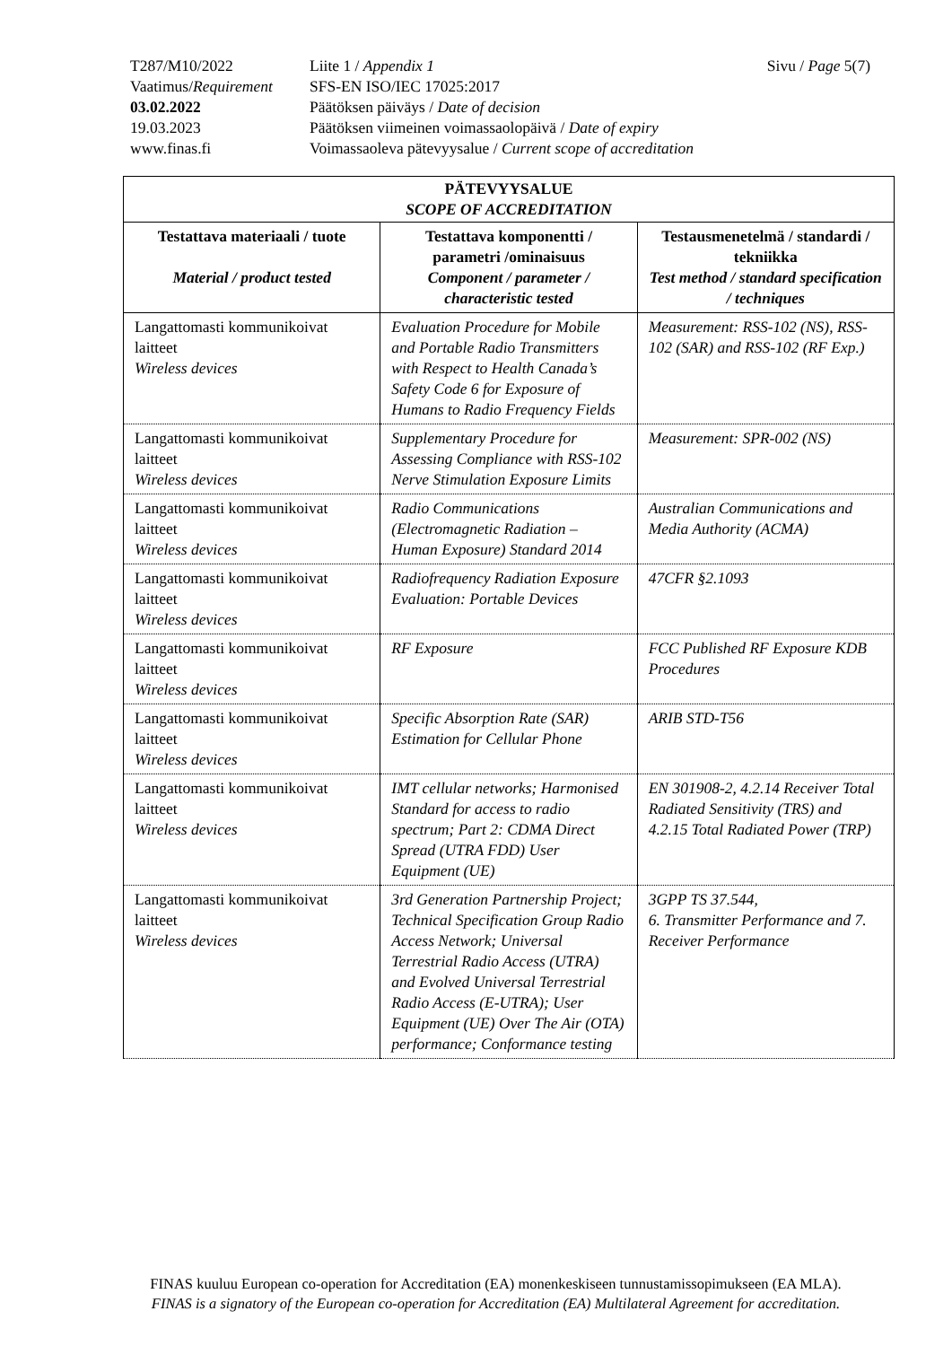| T287/M10/2022 | Liite 1 / Appendix 1 | Sivu / Page 5(7) |
| Vaatimus/ Requirement | SFS-EN ISO/IEC 17025:2017 | |
| 03.02.2022 | Päätöksen päiväys / Date of decision | |
| 19.03.2023 | Päätöksen viimeinen voimassaolopäivä / Date of expiry | |
| www.finas.fi | Voimassaoleva pätevyysalue / Current scope of accreditation | |
| PÄTEVYYSALUE SCOPE OF ACCREDITATION | | |
| --- | --- | --- |
| Testattava materiaali / tuote Material / product tested | Testattava komponentti / parametri /ominaisuus Component / parameter / characteristic tested | Testausmenetelmä / standardi / tekniikka Test method / standard specification / techniques |
| Langattomasti kommunikoivat laitteet Wireless devices | Evaluation Procedure for Mobile and Portable Radio Transmitters with Respect to Health Canada’s Safety Code 6 for Exposure of Humans to Radio Frequency Fields | Measurement: RSS-102 (NS), RSS-102 (SAR) and RSS-102 (RF Exp.) |
| Langattomasti kommunikoivat laitteet Wireless devices | Supplementary Procedure for Assessing Compliance with RSS-102 Nerve Stimulation Exposure Limits | Measurement: SPR-002 (NS) |
| Langattomasti kommunikoivat laitteet Wireless devices | Radio Communications (Electromagnetic Radiation – Human Exposure) Standard 2014 | Australian Communications and Media Authority (ACMA) |
| Langattomasti kommunikoivat laitteet Wireless devices | Radiofrequency Radiation Exposure Evaluation: Portable Devices | 47CFR §2.1093 |
| Langattomasti kommunikoivat laitteet Wireless devices | RF Exposure | FCC Published RF Exposure KDB Procedures |
| Langattomasti kommunikoivat laitteet Wireless devices | Specific Absorption Rate (SAR) Estimation for Cellular Phone | ARIB STD-T56 |
| Langattomasti kommunikoivat laitteet Wireless devices | IMT cellular networks; Harmonised Standard for access to radio spectrum; Part 2: CDMA Direct Spread (UTRA FDD) User Equipment (UE) | EN 301908-2, 4.2.14 Receiver Total Radiated Sensitivity (TRS) and 4.2.15 Total Radiated Power (TRP) |
| Langattomasti kommunikoivat laitteet Wireless devices | 3rd Generation Partnership Project; Technical Specification Group Radio Access Network; Universal Terrestrial Radio Access (UTRA) and Evolved Universal Terrestrial Radio Access (E-UTRA); User Equipment (UE) Over The Air (OTA) performance; Conformance testing | 3GPP TS 37.544, 6. Transmitter Performance and 7. Receiver Performance |
FINAS kuuluu European co-operation for Accreditation (EA) monenkeskiseen tunnustamissopimukseen (EA MLA).
FINAS is a signatory of the European co-operation for Accreditation (EA) Multilateral Agreement for accreditation.